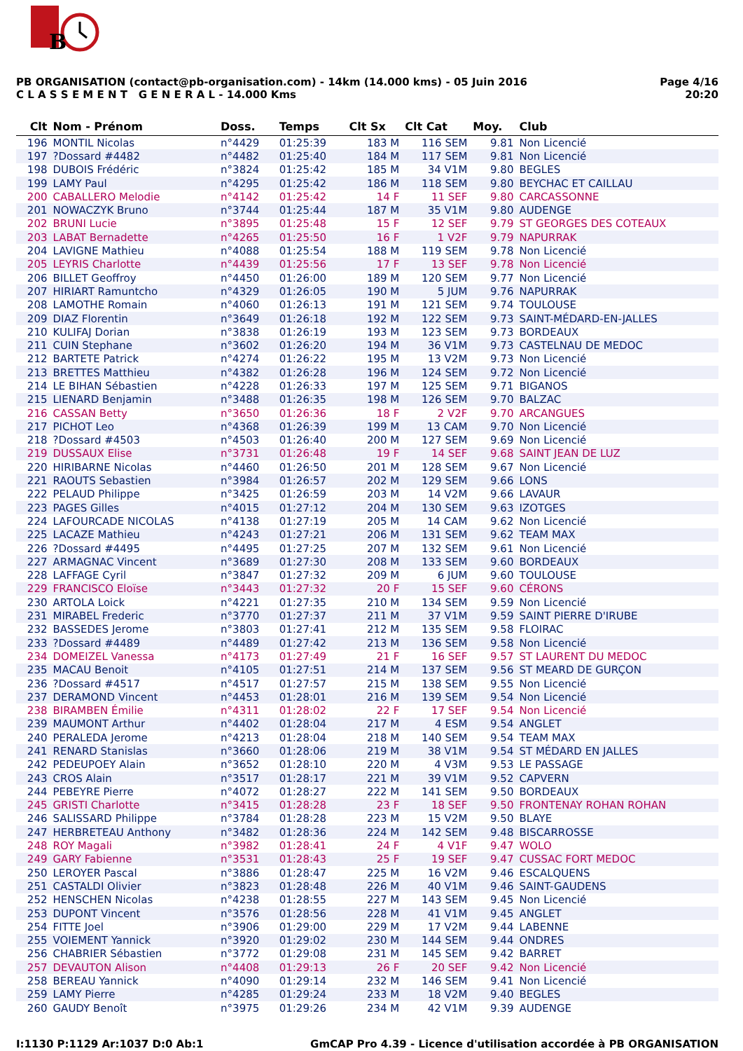B
PB ORGANISATION (contact@pb-organisation.com) - 14km (14.000 kms) - 05 Juin 2016
C L A S S E M E N T G E N E R A L - 14.000 Kms
Page 4/16
20:20
| Clt | Nom - Prénom | Doss. | Temps | Clt Sx | Clt Cat | Moy. | Club |
| --- | --- | --- | --- | --- | --- | --- | --- |
| 196 | MONTIL Nicolas | n°4429 | 01:25:39 | 183 M | 116 SEM | 9.81 | Non Licencié |
| 197 | ?Dossard #4482 | n°4482 | 01:25:40 | 184 M | 117 SEM | 9.81 | Non Licencié |
| 198 | DUBOIS Frédéric | n°3824 | 01:25:42 | 185 M | 34 V1M | 9.80 | BEGLES |
| 199 | LAMY Paul | n°4295 | 01:25:42 | 186 M | 118 SEM | 9.80 | BEYCHAC ET CAILLAU |
| 200 | CABALLERO Melodie | n°4142 | 01:25:42 | 14 F | 11 SEF | 9.80 | CARCASSONNE |
| 201 | NOWACZYK Bruno | n°3744 | 01:25:44 | 187 M | 35 V1M | 9.80 | AUDENGE |
| 202 | BRUNI Lucie | n°3895 | 01:25:48 | 15 F | 12 SEF | 9.79 | ST GEORGES DES COTEAUX |
| 203 | LABAT Bernadette | n°4265 | 01:25:50 | 16 F | 1 V2F | 9.79 | NAPURRAK |
| 204 | LAVIGNE Mathieu | n°4088 | 01:25:54 | 188 M | 119 SEM | 9.78 | Non Licencié |
| 205 | LEYRIS Charlotte | n°4439 | 01:25:56 | 17 F | 13 SEF | 9.78 | Non Licencié |
| 206 | BILLET Geoffroy | n°4450 | 01:26:00 | 189 M | 120 SEM | 9.77 | Non Licencié |
| 207 | HIRIART Ramuntcho | n°4329 | 01:26:05 | 190 M | 5 JUM | 9.76 | NAPURRAK |
| 208 | LAMOTHE Romain | n°4060 | 01:26:13 | 191 M | 121 SEM | 9.74 | TOULOUSE |
| 209 | DIAZ Florentin | n°3649 | 01:26:18 | 192 M | 122 SEM | 9.73 | SAINT-MÉDARD-EN-JALLES |
| 210 | KULIFAJ Dorian | n°3838 | 01:26:19 | 193 M | 123 SEM | 9.73 | BORDEAUX |
| 211 | CUIN Stephane | n°3602 | 01:26:20 | 194 M | 36 V1M | 9.73 | CASTELNAU DE MEDOC |
| 212 | BARTETE Patrick | n°4274 | 01:26:22 | 195 M | 13 V2M | 9.73 | Non Licencié |
| 213 | BRETTES Matthieu | n°4382 | 01:26:28 | 196 M | 124 SEM | 9.72 | Non Licencié |
| 214 | LE BIHAN Sébastien | n°4228 | 01:26:33 | 197 M | 125 SEM | 9.71 | BIGANOS |
| 215 | LIENARD Benjamin | n°3488 | 01:26:35 | 198 M | 126 SEM | 9.70 | BALZAC |
| 216 | CASSAN Betty | n°3650 | 01:26:36 | 18 F | 2 V2F | 9.70 | ARCANGUES |
| 217 | PICHOT Leo | n°4368 | 01:26:39 | 199 M | 13 CAM | 9.70 | Non Licencié |
| 218 | ?Dossard #4503 | n°4503 | 01:26:40 | 200 M | 127 SEM | 9.69 | Non Licencié |
| 219 | DUSSAUX Elise | n°3731 | 01:26:48 | 19 F | 14 SEF | 9.68 | SAINT JEAN DE LUZ |
| 220 | HIRIBARNE Nicolas | n°4460 | 01:26:50 | 201 M | 128 SEM | 9.67 | Non Licencié |
| 221 | RAOUTS Sebastien | n°3984 | 01:26:57 | 202 M | 129 SEM | 9.66 | LONS |
| 222 | PELAUD Philippe | n°3425 | 01:26:59 | 203 M | 14 V2M | 9.66 | LAVAUR |
| 223 | PAGES Gilles | n°4015 | 01:27:12 | 204 M | 130 SEM | 9.63 | IZOTGES |
| 224 | LAFOURCADE NICOLAS | n°4138 | 01:27:19 | 205 M | 14 CAM | 9.62 | Non Licencié |
| 225 | LACAZE Mathieu | n°4243 | 01:27:21 | 206 M | 131 SEM | 9.62 | TEAM MAX |
| 226 | ?Dossard #4495 | n°4495 | 01:27:25 | 207 M | 132 SEM | 9.61 | Non Licencié |
| 227 | ARMAGNAC Vincent | n°3689 | 01:27:30 | 208 M | 133 SEM | 9.60 | BORDEAUX |
| 228 | LAFFAGE Cyril | n°3847 | 01:27:32 | 209 M | 6 JUM | 9.60 | TOULOUSE |
| 229 | FRANCISCO Eloïse | n°3443 | 01:27:32 | 20 F | 15 SEF | 9.60 | CÉRONS |
| 230 | ARTOLA Loick | n°4221 | 01:27:35 | 210 M | 134 SEM | 9.59 | Non Licencié |
| 231 | MIRABEL Frederic | n°3770 | 01:27:37 | 211 M | 37 V1M | 9.59 | SAINT PIERRE D'IRUBE |
| 232 | BASSEDES Jerome | n°3803 | 01:27:41 | 212 M | 135 SEM | 9.58 | FLOIRAC |
| 233 | ?Dossard #4489 | n°4489 | 01:27:42 | 213 M | 136 SEM | 9.58 | Non Licencié |
| 234 | DOMEIZEL Vanessa | n°4173 | 01:27:49 | 21 F | 16 SEF | 9.57 | ST LAURENT DU MEDOC |
| 235 | MACAU Benoit | n°4105 | 01:27:51 | 214 M | 137 SEM | 9.56 | ST MEARD DE GURÇON |
| 236 | ?Dossard #4517 | n°4517 | 01:27:57 | 215 M | 138 SEM | 9.55 | Non Licencié |
| 237 | DERAMOND Vincent | n°4453 | 01:28:01 | 216 M | 139 SEM | 9.54 | Non Licencié |
| 238 | BIRAMBEN Émilie | n°4311 | 01:28:02 | 22 F | 17 SEF | 9.54 | Non Licencié |
| 239 | MAUMONT Arthur | n°4402 | 01:28:04 | 217 M | 4 ESM | 9.54 | ANGLET |
| 240 | PERALEDA Jerome | n°4213 | 01:28:04 | 218 M | 140 SEM | 9.54 | TEAM MAX |
| 241 | RENARD Stanislas | n°3660 | 01:28:06 | 219 M | 38 V1M | 9.54 | ST MÉDARD EN JALLES |
| 242 | PEDEUPOEY Alain | n°3652 | 01:28:10 | 220 M | 4 V3M | 9.53 | LE PASSAGE |
| 243 | CROS Alain | n°3517 | 01:28:17 | 221 M | 39 V1M | 9.52 | CAPVERN |
| 244 | PEBEYRE Pierre | n°4072 | 01:28:27 | 222 M | 141 SEM | 9.50 | BORDEAUX |
| 245 | GRISTI Charlotte | n°3415 | 01:28:28 | 23 F | 18 SEF | 9.50 | FRONTENAY ROHAN ROHAN |
| 246 | SALISSARD Philippe | n°3784 | 01:28:28 | 223 M | 15 V2M | 9.50 | BLAYE |
| 247 | HERBRETEAU Anthony | n°3482 | 01:28:36 | 224 M | 142 SEM | 9.48 | BISCARROSSE |
| 248 | ROY Magali | n°3982 | 01:28:41 | 24 F | 4 V1F | 9.47 | WOLO |
| 249 | GARY Fabienne | n°3531 | 01:28:43 | 25 F | 19 SEF | 9.47 | CUSSAC FORT MEDOC |
| 250 | LEROYER Pascal | n°3886 | 01:28:47 | 225 M | 16 V2M | 9.46 | ESCALQUENS |
| 251 | CASTALDI Olivier | n°3823 | 01:28:48 | 226 M | 40 V1M | 9.46 | SAINT-GAUDENS |
| 252 | HENSCHEN Nicolas | n°4238 | 01:28:55 | 227 M | 143 SEM | 9.45 | Non Licencié |
| 253 | DUPONT Vincent | n°3576 | 01:28:56 | 228 M | 41 V1M | 9.45 | ANGLET |
| 254 | FITTE Joel | n°3906 | 01:29:00 | 229 M | 17 V2M | 9.44 | LABENNE |
| 255 | VOIEMENT Yannick | n°3920 | 01:29:02 | 230 M | 144 SEM | 9.44 | ONDRES |
| 256 | CHABRIER Sébastien | n°3772 | 01:29:08 | 231 M | 145 SEM | 9.42 | BARRET |
| 257 | DEVAUTON Alison | n°4408 | 01:29:13 | 26 F | 20 SEF | 9.42 | Non Licencié |
| 258 | BEREAU Yannick | n°4090 | 01:29:14 | 232 M | 146 SEM | 9.41 | Non Licencié |
| 259 | LAMY Pierre | n°4285 | 01:29:24 | 233 M | 18 V2M | 9.40 | BEGLES |
| 260 | GAUDY Benoît | n°3975 | 01:29:26 | 234 M | 42 V1M | 9.39 | AUDENGE |
I:1130 P:1129 Ar:1037 D:0 Ab:1 GmCAP Pro 4.39 - Licence d'utilisation accordée à PB ORGANISATION